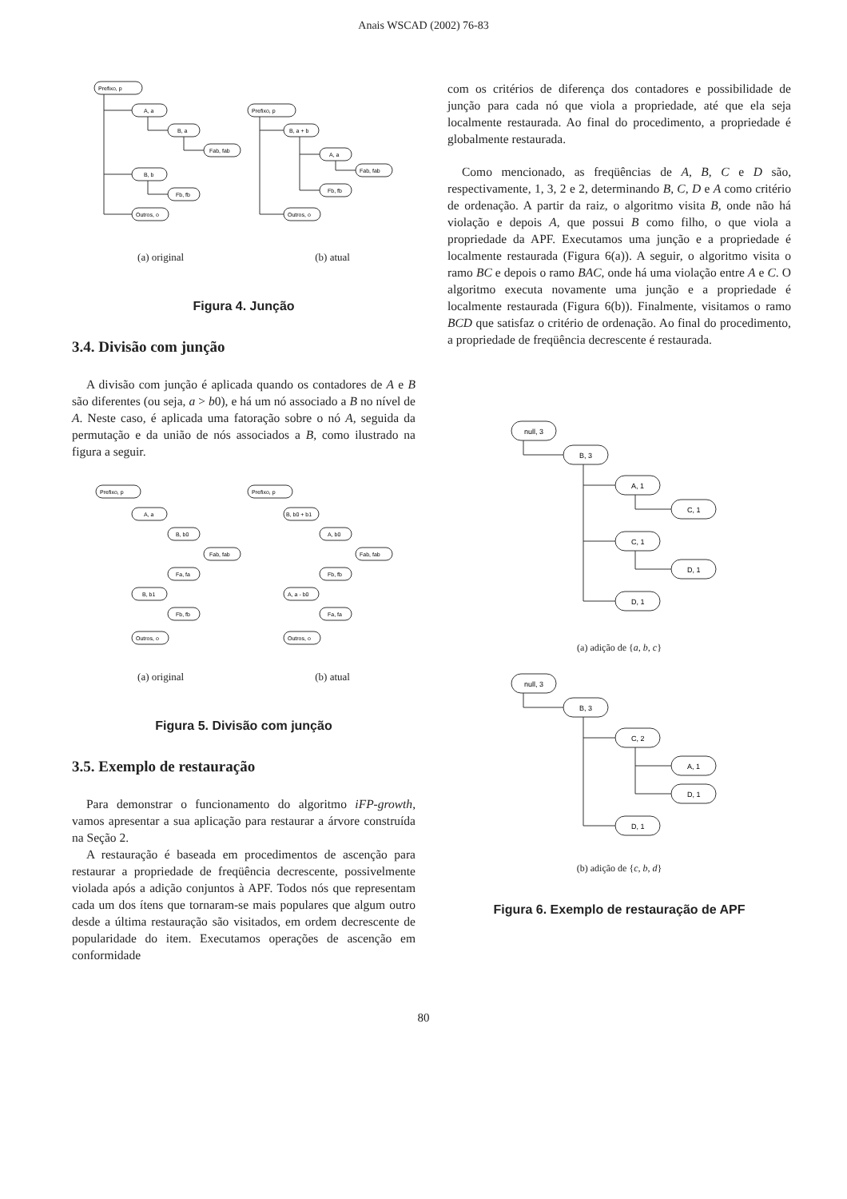Anais WSCAD (2002) 76-83
Prefixo, p
A, a
B, a
Fab, fab
B, b
Fb, fb
Outros, o
Prefixo, p
B, a + b
A, a
Fab, fab
Fb, fb
Outros, o
(a) original (b) atual
Figura 4. Junção
3.4. Divisão com junção
A divisão com junção é aplicada quando os contadores de A e B são diferentes (ou seja, a > b0), e há um nó associado a B no nível de A. Neste caso, é aplicada uma fatoração sobre o nó A, seguida da permutação e da união de nós associados a B, como ilustrado na figura a seguir.
Prefixo, p
A, a
B, b0
Fab, fab
Fa, fa
B, b1
Fb, fb
Outros, o
Prefixo, p
B, b0 + b1
A, b0
Fab, fab
Fb, fb
A, a - b0
Fa, fa
Outros, o
(a) original (b) atual
Figura 5. Divisão com junção
3.5. Exemplo de restauração
Para demonstrar o funcionamento do algoritmo iFP-growth, vamos apresentar a sua aplicação para restaurar a árvore construída na Seção 2.
A restauração é baseada em procedimentos de ascenção para restaurar a propriedade de freqüência decrescente, possivelmente violada após a adição conjuntos à APF. Todos nós que representam cada um dos ítens que tornaram-se mais populares que algum outro desde a última restauração são visitados, em ordem decrescente de popularidade do item. Executamos operações de ascenção em conformidade
com os critérios de diferença dos contadores e possibilidade de junção para cada nó que viola a propriedade, até que ela seja localmente restaurada. Ao final do procedimento, a propriedade é globalmente restaurada.
Como mencionado, as freqüências de A, B, C e D são, respectivamente, 1, 3, 2 e 2, determinando B, C, D e A como critério de ordenação. A partir da raiz, o algoritmo visita B, onde não há violação e depois A, que possui B como filho, o que viola a propriedade da APF. Executamos uma junção e a propriedade é localmente restaurada (Figura 6(a)). A seguir, o algoritmo visita o ramo BC e depois o ramo BAC, onde há uma violação entre A e C. O algoritmo executa novamente uma junção e a propriedade é localmente restaurada (Figura 6(b)). Finalmente, visitamos o ramo BCD que satisfaz o critério de ordenação. Ao final do procedimento, a propriedade de freqüência decrescente é restaurada.
null, 3
B, 3
A, 1
C, 1
C, 1
D, 1
D, 1
(a) adição de {a, b, c}
null, 3
B, 3
C, 2
A, 1
D, 1
D, 1
(b) adição de {c, b, d}
Figura 6. Exemplo de restauração de APF
80